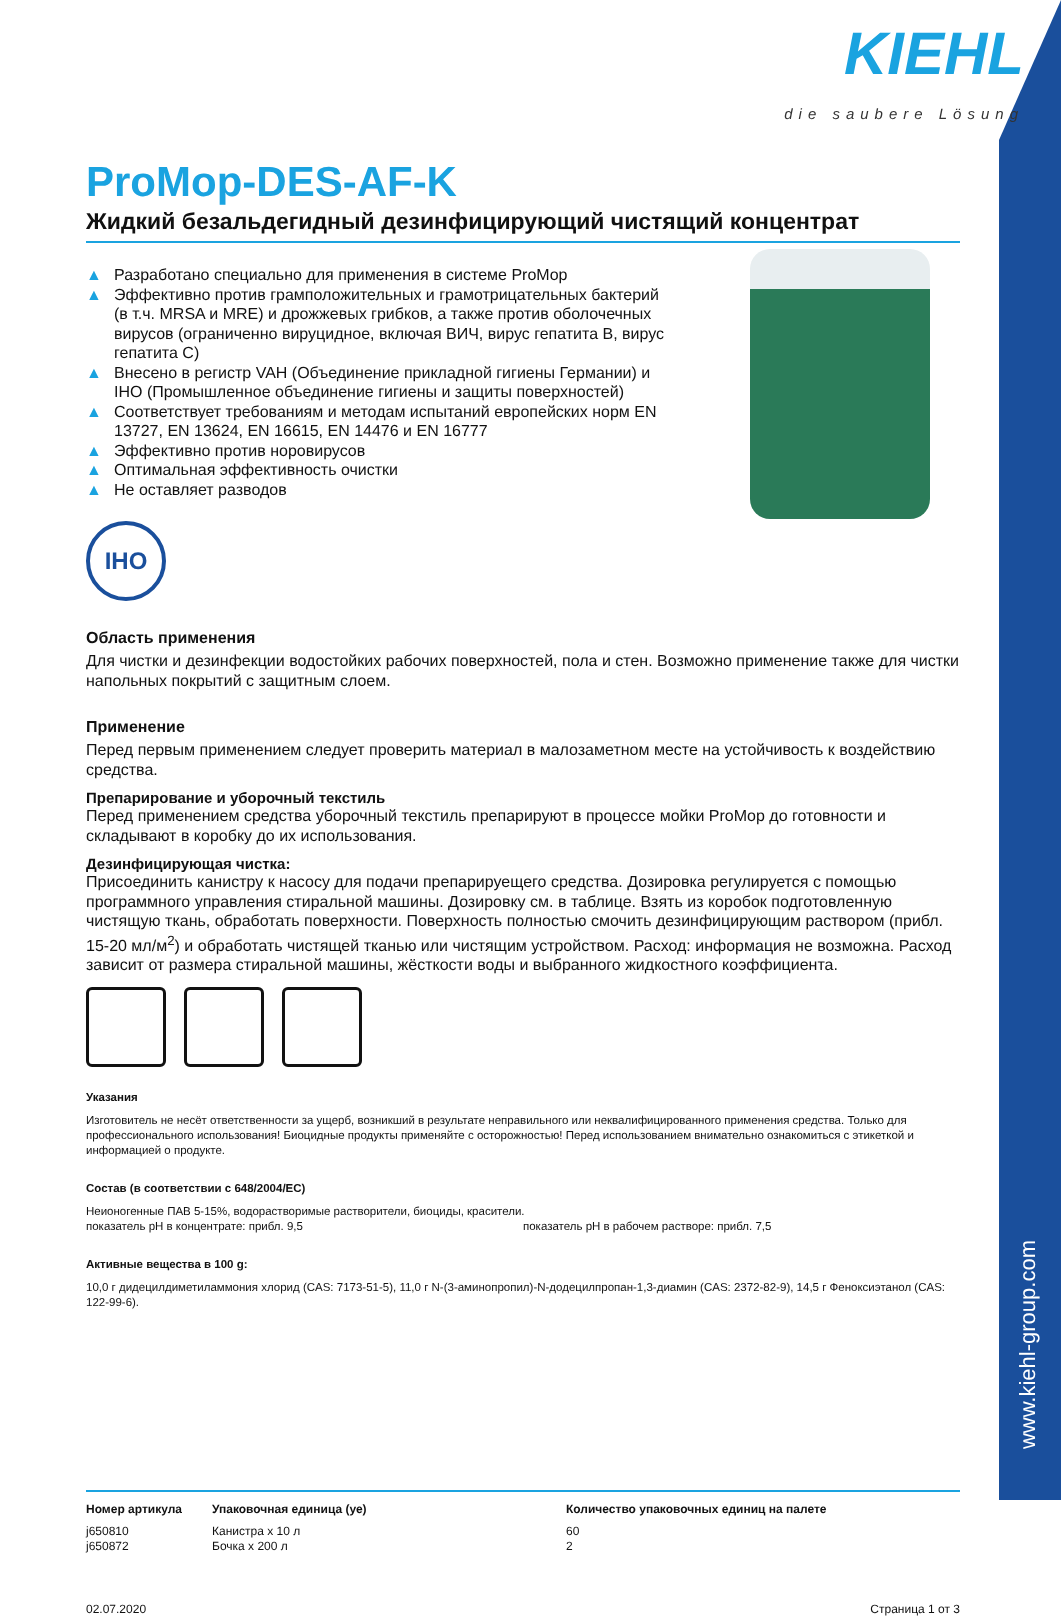www.kiehl-group.com
KIEHL
die saubere Lösung
ProMop-DES-AF-K
Жидкий безальдегидный дезинфицирующий чистящий концентрат
▲ Разработано специально для применения в системе ProMop
▲ Эффективно против грамположительных и грамотрицательных бактерий (в т.ч. MRSA и MRE) и дрожжевых грибков, а также против оболочечных вирусов (ограниченно вируцидное, включая ВИЧ, вирус гепатита B, вирус гепатита C)
▲ Внесено в регистр VAH (Объединение прикладной гигиены Германии) и IHO (Промышленное объединение гигиены и защиты поверхностей)
▲ Соответствует требованиям и методам испытаний европейских норм EN 13727, EN 13624, EN 16615, EN 14476 и EN 16777
▲ Эффективно против норовирусов
▲ Оптимальная эффективность очистки
▲ Не оставляет разводов
IHO
Область применения
Для чистки и дезинфекции водостойких рабочих поверхностей, пола и стен. Возможно применение также для чистки напольных покрытий с защитным слоем.
Применение
Перед первым применением следует проверить материал в малозаметном месте на устойчивость к воздействию средства.
Препарирование и уборочный текстиль
Перед применением средства уборочный текстиль препарируют в процессе мойки ProMop до готовности и складывают в коробку до их использования.
Дезинфицирующая чистка:
Присоединить канистру к насосу для подачи препарируещего средства. Дозировка регулируется с помощью программного управления стиральной машины. Дозировку см. в таблице. Взять из коробок подготовленную чистящую ткань, обработать поверхности. Поверхность полностью смочить дезинфицирующим раствором (прибл. 15-20 мл/м<sup>2</sup>) и обработать чистящей тканью или чистящим устройством. Расход: информация не возможна. Расход зависит от размера стиральной машины, жёсткости воды и выбранного жидкостного коэффициента.
Указания
Изготовитель не несёт ответственности за ущерб, возникший в результате неправильного или неквалифицированного применения средства. Только для профессионального использования! Биоцидные продукты применяйте с осторожностью! Перед использованием внимательно ознакомиться с этикеткой и информацией о продукте.
Состав (в соответствии с 648/2004/EC)
Неионогенные ПАВ 5-15%, водорастворимые растворители, биоциды, красители.
показатель pH в концентрате: прибл. 9,5 показатель pH в рабочем растворе: прибл. 7,5
Активные вещества в 100 g:
10,0 г дидецилдиметиламмония хлорид (CAS: 7173-51-5), 11,0 г N-(3-аминопропил)-N-додецилпропан-1,3-диамин (CAS: 2372-82-9), 14,5 г Феноксиэтанол (CAS: 122-99-6).
| Номер артикула | Упаковочная единица (уе) | Количество упаковочных единиц на палете |
| --- | --- | --- |
| j650810 | Канистра x 10 л | 60 |
| j650872 | Бочка x 200 л | 2 |
02.07.2020 Страница 1 от 3